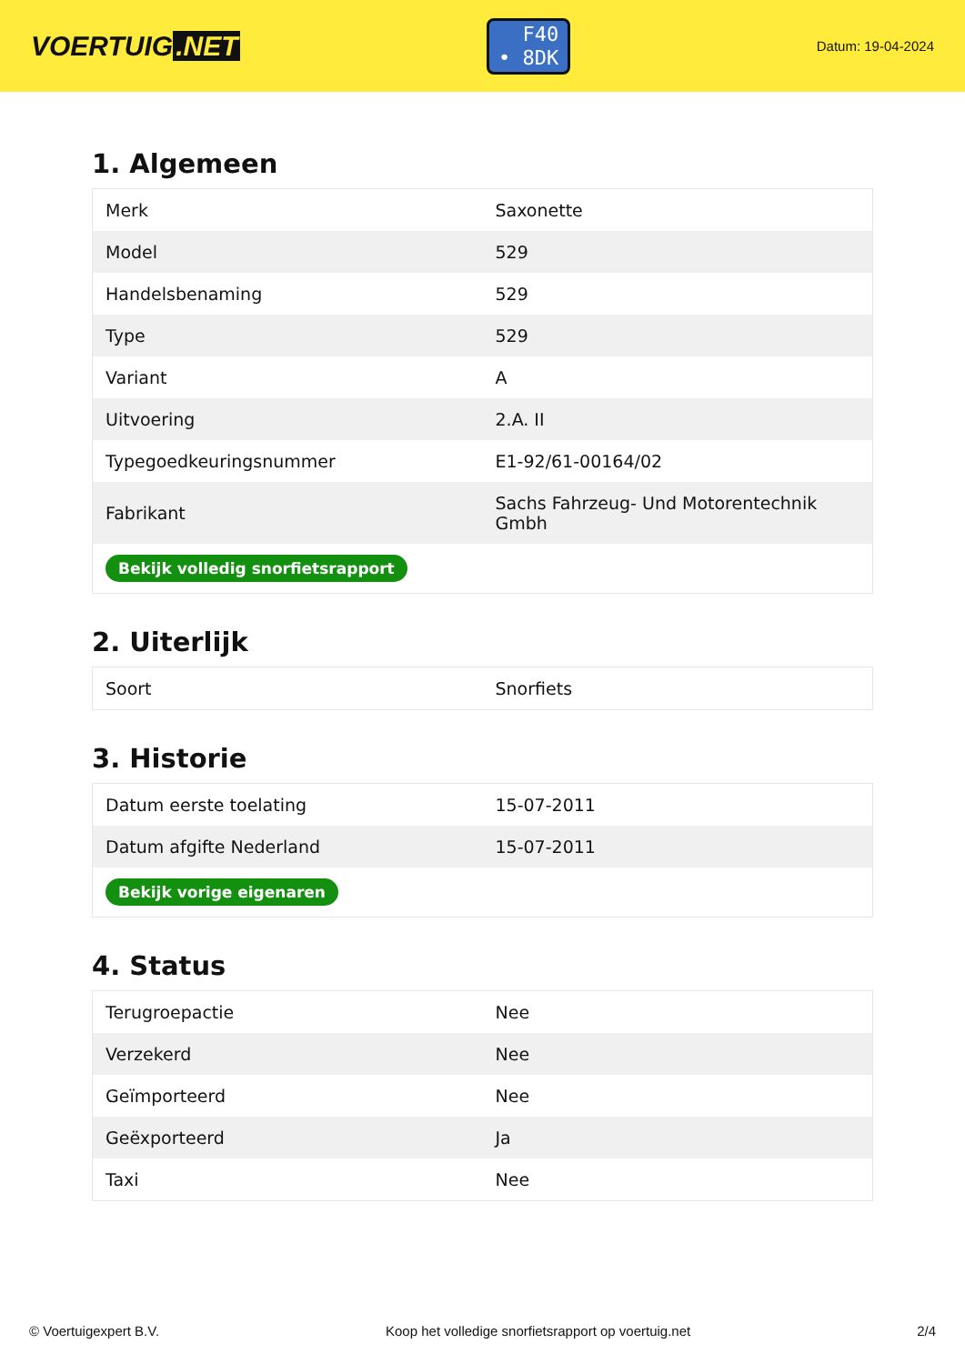VOERTUIG.NET
F40
• 8DK
Datum: 19-04-2024
1. Algemeen
| Merk | Saxonette |
| Model | 529 |
| Handelsbenaming | 529 |
| Type | 529 |
| Variant | A |
| Uitvoering | 2.A. II |
| Typegoedkeuringsnummer | E1-92/61-00164/02 |
| Fabrikant | Sachs Fahrzeug- Und Motorentechnik Gmbh |
| Bekijk volledig snorfietsrapport | |
2. Uiterlijk
| Soort | Snorfiets |
3. Historie
| Datum eerste toelating | 15-07-2011 |
| Datum afgifte Nederland | 15-07-2011 |
| Bekijk vorige eigenaren | |
4. Status
| Terugroepactie | Nee |
| Verzekerd | Nee |
| Geïmporteerd | Nee |
| Geëxporteerd | Ja |
| Taxi | Nee |
© Voertuigexpert B.V. Koop het volledige snorfietsrapport op voertuig.net 2/4